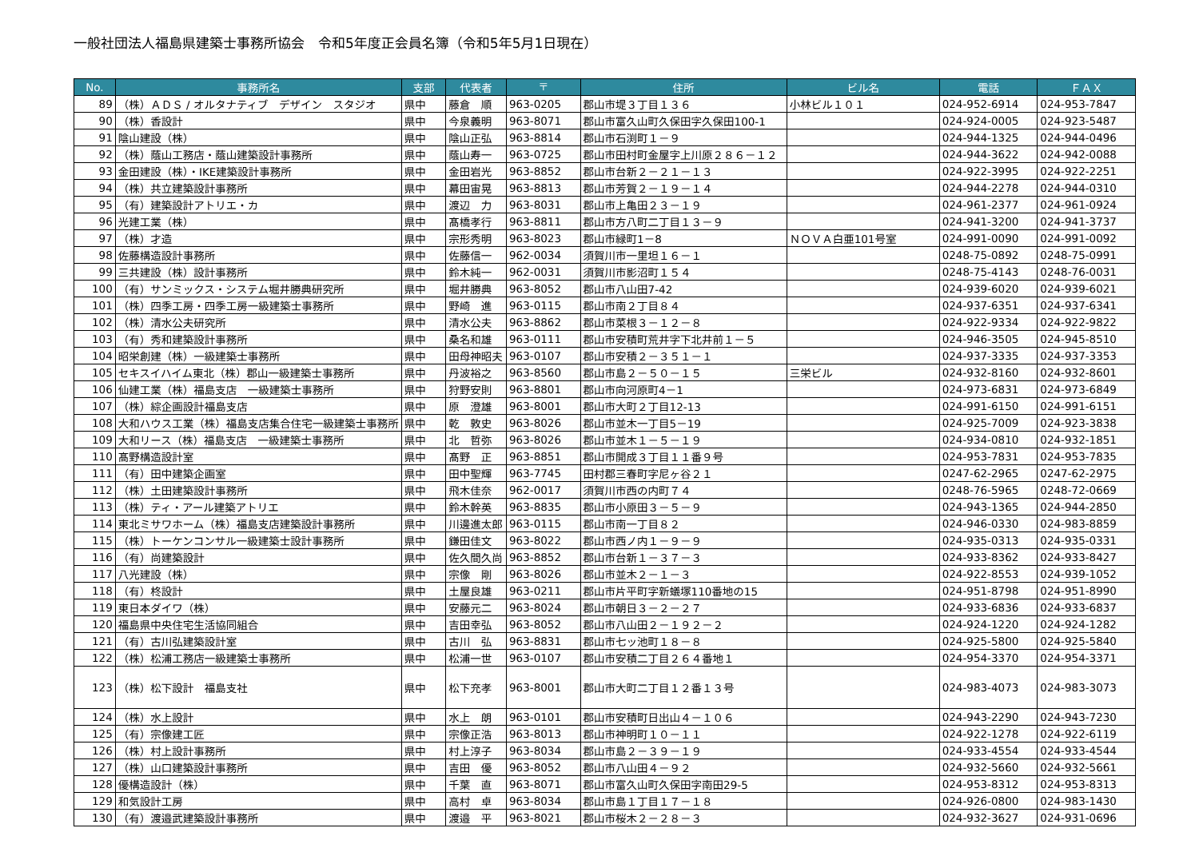一般社団法人福島県建築士事務所協会　令和5年度正会員名簿（令和5年5月1日現在）
| No. | 事務所名 | 支部 | 代表者 | 〒 | 住所 | ビル名 | 電話 | ＦＡＸ |
| --- | --- | --- | --- | --- | --- | --- | --- | --- |
| 89 | （株）ＡＤＳ / オルタナティブ デザイン スタジオ | 県中 | 藤倉 順 | 963-0205 | 郡山市堤３丁目１３６ | 小林ビル１０１ | 024-952-6914 | 024-953-7847 |
| 90 | （株）香設計 | 県中 | 今泉義明 | 963-8071 | 郡山市富久山町久保田字久保田100-1 | | 024-924-0005 | 024-923-5487 |
| 91 | 陰山建設（株） | 県中 | 陰山正弘 | 963-8814 | 郡山市石渕町１－９ | | 024-944-1325 | 024-944-0496 |
| 92 | （株）蔭山工務店・蔭山建築設計事務所 | 県中 | 蔭山寿一 | 963-0725 | 郡山市田村町金屋字上川原２８６－１２ | | 024-944-3622 | 024-942-0088 |
| 93 | 金田建設（株）・IKE建築設計事務所 | 県中 | 金田岩光 | 963-8852 | 郡山市台新２－２１－１３ | | 024-922-3995 | 024-922-2251 |
| 94 | （株）共立建築設計事務所 | 県中 | 幕田宙晃 | 963-8813 | 郡山市芳賀２－１９－１４ | | 024-944-2278 | 024-944-0310 |
| 95 | （有）建築設計アトリエ・カ | 県中 | 渡辺 力 | 963-8031 | 郡山市上亀田２３－１９ | | 024-961-2377 | 024-961-0924 |
| 96 | 光建工業（株） | 県中 | 髙橋孝行 | 963-8811 | 郡山市方八町二丁目１３－９ | | 024-941-3200 | 024-941-3737 |
| 97 | （株）才造 | 県中 | 宗形秀明 | 963-8023 | 郡山市緑町1－8 | ＮＯＶＡ白亜101号室 | 024-991-0090 | 024-991-0092 |
| 98 | 佐藤構造設計事務所 | 県中 | 佐藤信一 | 962-0034 | 須賀川市一里坦１６－１ | | 0248-75-0892 | 0248-75-0991 |
| 99 | 三共建設（株）設計事務所 | 県中 | 鈴木純一 | 962-0031 | 須賀川市影沼町１５４ | | 0248-75-4143 | 0248-76-0031 |
| 100 | （有）サンミックス・システム堀井勝典研究所 | 県中 | 堀井勝典 | 963-8052 | 郡山市八山田7-42 | | 024-939-6020 | 024-939-6021 |
| 101 | （株）四季工房・四季工房一級建築士事務所 | 県中 | 野崎 進 | 963-0115 | 郡山市南２丁目８４ | | 024-937-6351 | 024-937-6341 |
| 102 | （株）清水公夫研究所 | 県中 | 清水公夫 | 963-8862 | 郡山市菜根３－１２－８ | | 024-922-9334 | 024-922-9822 |
| 103 | （有）秀和建築設計事務所 | 県中 | 桑名和雄 | 963-0111 | 郡山市安積町荒井字下北井前１－５ | | 024-946-3505 | 024-945-8510 |
| 104 | 昭栄創建（株）一級建築士事務所 | 県中 | 田母神昭夫 | 963-0107 | 郡山市安積２－３５１－１ | | 024-937-3335 | 024-937-3353 |
| 105 | セキスイハイム東北（株）郡山一級建築士事務所 | 県中 | 丹波裕之 | 963-8560 | 郡山市島２－５０－１５ | 三栄ビル | 024-932-8160 | 024-932-8601 |
| 106 | 仙建工業（株）福島支店 一級建築士事務所 | 県中 | 狩野安則 | 963-8801 | 郡山市向河原町4－1 | | 024-973-6831 | 024-973-6849 |
| 107 | （株）綜企画設計福島支店 | 県中 | 原 澄雄 | 963-8001 | 郡山市大町２丁目12-13 | | 024-991-6150 | 024-991-6151 |
| 108 | 大和ハウス工業（株）福島支店集合住宅一級建築士事務所 | 県中 | 乾 敦史 | 963-8026 | 郡山市並木一丁目5－19 | | 024-925-7009 | 024-923-3838 |
| 109 | 大和リース（株）福島支店 一級建築士事務所 | 県中 | 北 哲弥 | 963-8026 | 郡山市並木１－５－１９ | | 024-934-0810 | 024-932-1851 |
| 110 | 髙野構造設計室 | 県中 | 髙野 正 | 963-8851 | 郡山市開成３丁目１１番９号 | | 024-953-7831 | 024-953-7835 |
| 111 | （有）田中建築企画室 | 県中 | 田中聖輝 | 963-7745 | 田村郡三春町字尼ヶ谷２１ | | 0247-62-2965 | 0247-62-2975 |
| 112 | （株）土田建築設計事務所 | 県中 | 飛木佳奈 | 962-0017 | 須賀川市西の内町７４ | | 0248-76-5965 | 0248-72-0669 |
| 113 | （株）ティ・アール建築アトリエ | 県中 | 鈴木幹英 | 963-8835 | 郡山市小原田３－５－９ | | 024-943-1365 | 024-944-2850 |
| 114 | 東北ミサワホーム（株）福島支店建築設計事務所 | 県中 | 川邊進太郎 | 963-0115 | 郡山市南一丁目８２ | | 024-946-0330 | 024-983-8859 |
| 115 | （株）トーケンコンサル一級建築士設計事務所 | 県中 | 鎌田佳文 | 963-8022 | 郡山市西ノ内１－９－９ | | 024-935-0313 | 024-935-0331 |
| 116 | （有）尚建築設計 | 県中 | 佐久間久尚 | 963-8852 | 郡山市台新１－３７－３ | | 024-933-8362 | 024-933-8427 |
| 117 | 八光建設（株） | 県中 | 宗像 剛 | 963-8026 | 郡山市並木２－１－３ | | 024-922-8553 | 024-939-1052 |
| 118 | （有）柊設計 | 県中 | 土屋良雄 | 963-0211 | 郡山市片平町字新蟻塚110番地の15 | | 024-951-8798 | 024-951-8990 |
| 119 | 東日本ダイワ（株） | 県中 | 安藤元二 | 963-8024 | 郡山市朝日３－２－２７ | | 024-933-6836 | 024-933-6837 |
| 120 | 福島県中央住宅生活協同組合 | 県中 | 吉田幸弘 | 963-8052 | 郡山市八山田２－１９２－２ | | 024-924-1220 | 024-924-1282 |
| 121 | （有）古川弘建築設計室 | 県中 | 古川 弘 | 963-8831 | 郡山市七ッ池町１８－８ | | 024-925-5800 | 024-925-5840 |
| 122 | （株）松浦工務店一級建築士事務所 | 県中 | 松浦一世 | 963-0107 | 郡山市安積二丁目２６４番地１ | | 024-954-3370 | 024-954-3371 |
| 123 | （株）松下設計 福島支社 | 県中 | 松下充孝 | 963-8001 | 郡山市大町二丁目１２番１３号 | | 024-983-4073 | 024-983-3073 |
| 124 | （株）水上設計 | 県中 | 水上 朗 | 963-0101 | 郡山市安積町日出山４－１０６ | | 024-943-2290 | 024-943-7230 |
| 125 | （有）宗像建工匠 | 県中 | 宗像正浩 | 963-8013 | 郡山市神明町１０－１１ | | 024-922-1278 | 024-922-6119 |
| 126 | （株）村上設計事務所 | 県中 | 村上淳子 | 963-8034 | 郡山市島２－３９－１９ | | 024-933-4554 | 024-933-4544 |
| 127 | （株）山口建築設計事務所 | 県中 | 吉田 優 | 963-8052 | 郡山市八山田４－９２ | | 024-932-5660 | 024-932-5661 |
| 128 | 優構造設計（株） | 県中 | 千葉 直 | 963-8071 | 郡山市富久山町久保田字南田29-5 | | 024-953-8312 | 024-953-8313 |
| 129 | 和気設計工房 | 県中 | 高村 卓 | 963-8034 | 郡山市島１丁目１７－１８ | | 024-926-0800 | 024-983-1430 |
| 130 | （有）渡邉武建築設計事務所 | 県中 | 渡邉 平 | 963-8021 | 郡山市桜木２－２８－３ | | 024-932-3627 | 024-931-0696 |